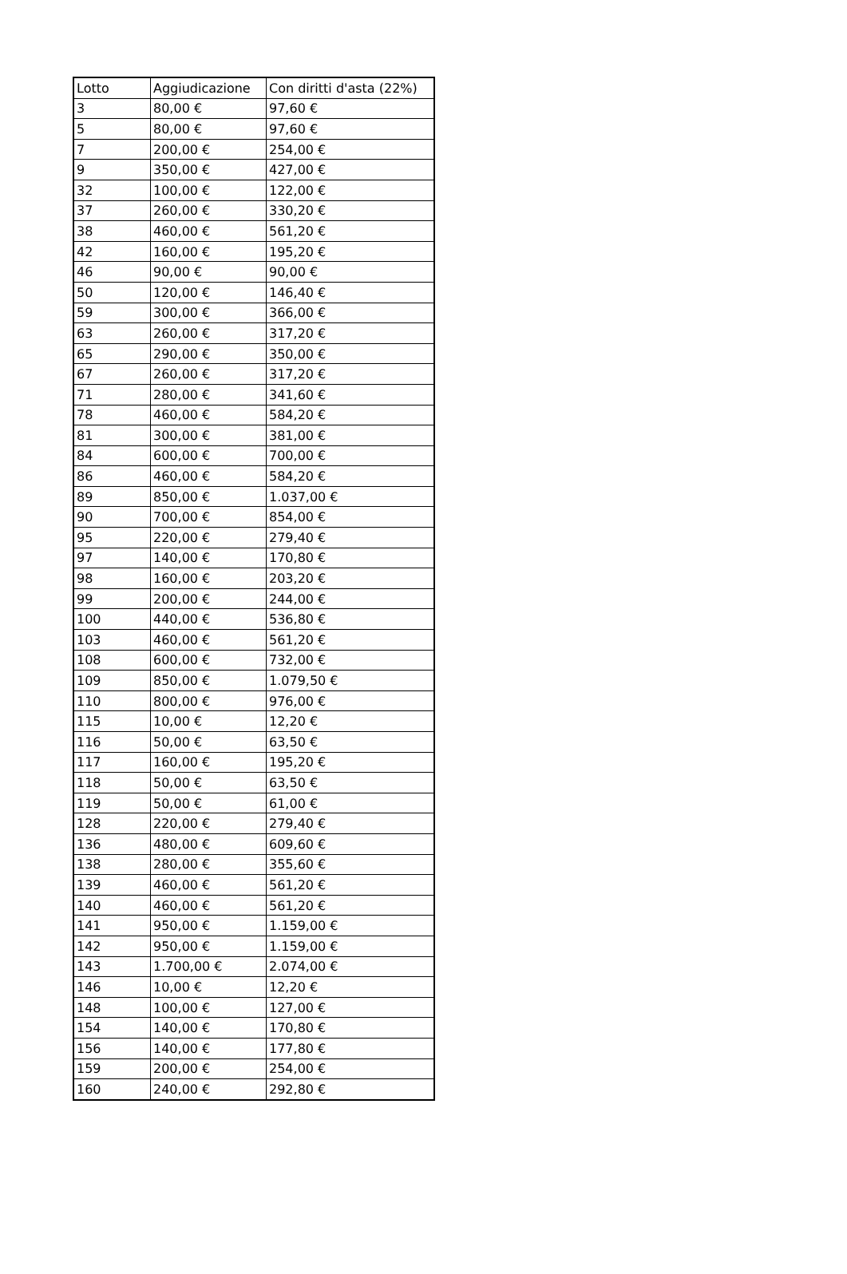| Lotto | Aggiudicazione | Con diritti d'asta (22%) |
| --- | --- | --- |
| 3 | 80,00 € | 97,60 € |
| 5 | 80,00 € | 97,60 € |
| 7 | 200,00 € | 254,00 € |
| 9 | 350,00 € | 427,00 € |
| 32 | 100,00 € | 122,00 € |
| 37 | 260,00 € | 330,20 € |
| 38 | 460,00 € | 561,20 € |
| 42 | 160,00 € | 195,20 € |
| 46 | 90,00 € | 90,00 € |
| 50 | 120,00 € | 146,40 € |
| 59 | 300,00 € | 366,00 € |
| 63 | 260,00 € | 317,20 € |
| 65 | 290,00 € | 350,00 € |
| 67 | 260,00 € | 317,20 € |
| 71 | 280,00 € | 341,60 € |
| 78 | 460,00 € | 584,20 € |
| 81 | 300,00 € | 381,00 € |
| 84 | 600,00 € | 700,00 € |
| 86 | 460,00 € | 584,20 € |
| 89 | 850,00 € | 1.037,00 € |
| 90 | 700,00 € | 854,00 € |
| 95 | 220,00 € | 279,40 € |
| 97 | 140,00 € | 170,80 € |
| 98 | 160,00 € | 203,20 € |
| 99 | 200,00 € | 244,00 € |
| 100 | 440,00 € | 536,80 € |
| 103 | 460,00 € | 561,20 € |
| 108 | 600,00 € | 732,00 € |
| 109 | 850,00 € | 1.079,50 € |
| 110 | 800,00 € | 976,00 € |
| 115 | 10,00 € | 12,20 € |
| 116 | 50,00 € | 63,50 € |
| 117 | 160,00 € | 195,20 € |
| 118 | 50,00 € | 63,50 € |
| 119 | 50,00 € | 61,00 € |
| 128 | 220,00 € | 279,40 € |
| 136 | 480,00 € | 609,60 € |
| 138 | 280,00 € | 355,60 € |
| 139 | 460,00 € | 561,20 € |
| 140 | 460,00 € | 561,20 € |
| 141 | 950,00 € | 1.159,00 € |
| 142 | 950,00 € | 1.159,00 € |
| 143 | 1.700,00 € | 2.074,00 € |
| 146 | 10,00 € | 12,20 € |
| 148 | 100,00 € | 127,00 € |
| 154 | 140,00 € | 170,80 € |
| 156 | 140,00 € | 177,80 € |
| 159 | 200,00 € | 254,00 € |
| 160 | 240,00 € | 292,80 € |